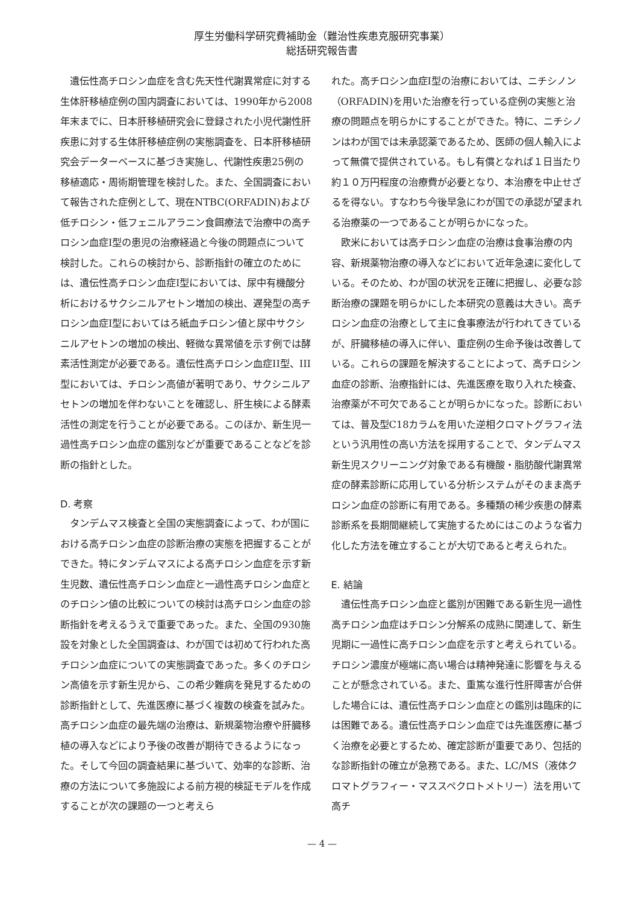厚生労働科学研究費補助金（難治性疾患克服研究事業）
総括研究報告書
遺伝性高チロシン血症を含む先天性代謝異常症に対する生体肝移植症例の国内調査においては、1990年から2008年末までに、日本肝移植研究会に登録された小児代謝性肝疾患に対する生体肝移植症例の実態調査を、日本肝移植研究会データーベースに基づき実施し、代謝性疾患25例の移植適応・周術期管理を検討した。また、全国調査において報告された症例として、現在NTBC(ORFADIN)および低チロシン・低フェニルアラニン食餌療法で治療中の高チロシン血症Ⅰ型の患児の治療経過と今後の問題点について検討した。これらの検討から、診断指針の確立のためには、遺伝性高チロシン血症Ⅰ型においては、尿中有機酸分析におけるサクシニルアセトン増加の検出、遅発型の高チロシン血症Ⅰ型においてはろ紙血チロシン値と尿中サクシニルアセトンの増加の検出、軽微な異常値を示す例では酵素活性測定が必要である。遺伝性高チロシン血症II型、III型においては、チロシン高値が著明であり、サクシニルアセトンの増加を伴わないことを確認し、肝生検による酵素活性の測定を行うことが必要である。このほか、新生児一過性高チロシン血症の鑑別などが重要であることなどを診断の指針とした。
D. 考察
タンデムマス検査と全国の実態調査によって、わが国における高チロシン血症の診断治療の実態を把握することができた。特にタンデムマスによる高チロシン血症を示す新生児数、遺伝性高チロシン血症と一過性高チロシン血症とのチロシン値の比較についての検討は高チロシン血症の診断指針を考えるうえで重要であった。また、全国の930施設を対象とした全国調査は、わが国では初めて行われた高チロシン血症についての実態調査であった。多くのチロシン高値を示す新生児から、この希少難病を発見するための診断指針として、先進医療に基づく複数の検査を試みた。高チロシン血症の最先端の治療は、新規薬物治療や肝臓移植の導入などにより予後の改善が期待できるようになった。そして今回の調査結果に基づいて、効率的な診断、治療の方法について多施設による前方視的検証モデルを作成することが次の課題の一つと考えら
れた。高チロシン血症I型の治療においては、ニチシノン（ORFADIN)を用いた治療を行っている症例の実態と治療の問題点を明らかにすることができた。特に、ニチシノンはわが国では未承認薬であるため、医師の個人輸入によって無償で提供されている。もし有償となれば１日当たり約１０万円程度の治療費が必要となり、本治療を中止せざるを得ない。すなわち今後早急にわが国での承認が望まれる治療薬の一つであることが明らかになった。
欧米においては高チロシン血症の治療は食事治療の内容、新規薬物治療の導入などにおいて近年急速に変化している。そのため、わが国の状況を正確に把握し、必要な診断治療の課題を明らかにした本研究の意義は大きい。高チロシン血症の治療として主に食事療法が行われてきているが、肝臓移植の導入に伴い、重症例の生命予後は改善している。これらの課題を解決することによって、高チロシン血症の診断、治療指針には、先進医療を取り入れた検査、治療薬が不可欠であることが明らかになった。診断においては、普及型C18カラムを用いた逆相クロマトグラフィ法という汎用性の高い方法を採用することで、タンデムマス新生児スクリーニング対象である有機酸・脂肪酸代謝異常症の酵素診断に応用している分析システムがそのまま高チロシン血症の診断に有用である。多種類の稀少疾患の酵素診断系を長期間継続して実施するためにはこのような省力化した方法を確立することが大切であると考えられた。
E. 結論
遺伝性高チロシン血症と鑑別が困難である新生児一過性高チロシン血症はチロシン分解系の成熟に関連して、新生児期に一過性に高チロシン血症を示すと考えられている。チロシン濃度が極端に高い場合は精神発達に影響を与えることが懸念されている。また、重篤な進行性肝障害が合併した場合には、遺伝性高チロシン血症との鑑別は臨床的には困難である。遺伝性高チロシン血症では先進医療に基づく治療を必要とするため、確定診断が重要であり、包括的な診断指針の確立が急務である。また、LC/MS（液体クロマトグラフィー・マススペクロトメトリー）法を用いて高チ
— 4 —